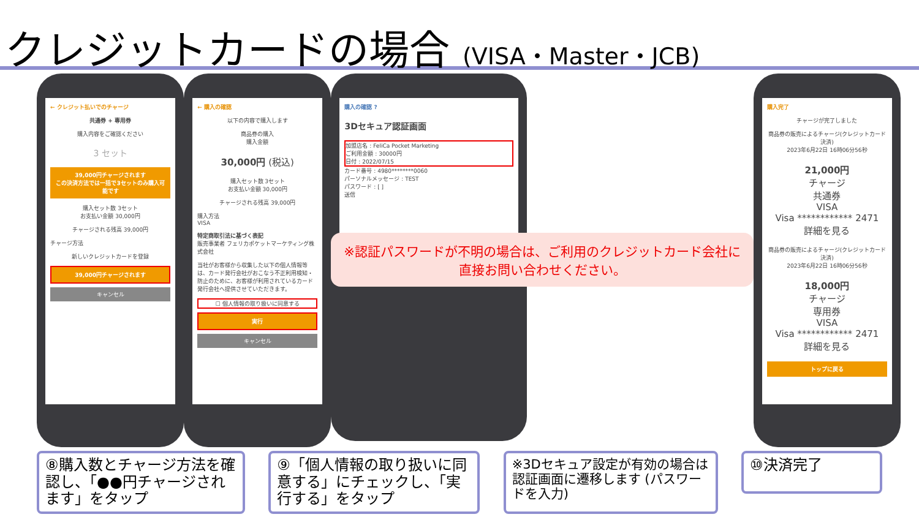クレジットカードの場合 (VISA・Master・JCB)
← クレジット払いでのチャージ
共通券 + 専用券
購入内容をご確認ください
3 セット
39,000円チャージされます
この決済方法では一括で3セットのみ購入可能です
購入セット数 3セット
お支払い金額 30,000円
チャージされる残高 39,000円
チャージ方法
新しいクレジットカードを登録
39,000円チャージされます
キャンセル
← 購入の確認
以下の内容で購入します
商品券の購入
購入金額
30,000円 (税込)
購入セット数 3セット
お支払い金額 30,000円
チャージされる残高 39,000円
購入方法
VISA
特定商取引法に基づく表記
販売事業者 フェリカポケットマーケティング株式会社
当社がお客様から収集した以下の個人情報等は、カード発行会社がおこなう不正利用検知・防止のために、お客様が利用されているカード発行会社へ提供させていただきます。
☐ 個人情報の取り扱いに同意する
実行
キャンセル
購入の確認 ?
3Dセキュア認証画面
加盟店名 : FeliCa Pocket Marketing
ご利用金額 : 30000円
日付 : 2022/07/15
カード番号 : 4980********0060
パーソナルメッセージ : TEST
パスワード : [ ]
送信
※認証パスワードが不明の場合は、ご利用のクレジットカード会社に直接お問い合わせください。
購入完了
チャージが完了しました
商品券の販売によるチャージ(クレジットカード決済)
2023年6月22日 16時06分56秒
21,000円
チャージ
共通券
VISA
Visa ************ 2471
詳細を見る
商品券の販売によるチャージ(クレジットカード決済)
2023年6月22日 16時06分56秒
18,000円
チャージ
専用券
VISA
Visa ************ 2471
詳細を見る
トップに戻る
⑧購入数とチャージ方法を確認し、「●●円チャージされます」をタップ
⑨「個人情報の取り扱いに同意する」にチェックし、「実行する」をタップ
※3Dセキュア設定が有効の場合は認証画面に遷移します (パスワードを入力)
⑩決済完了